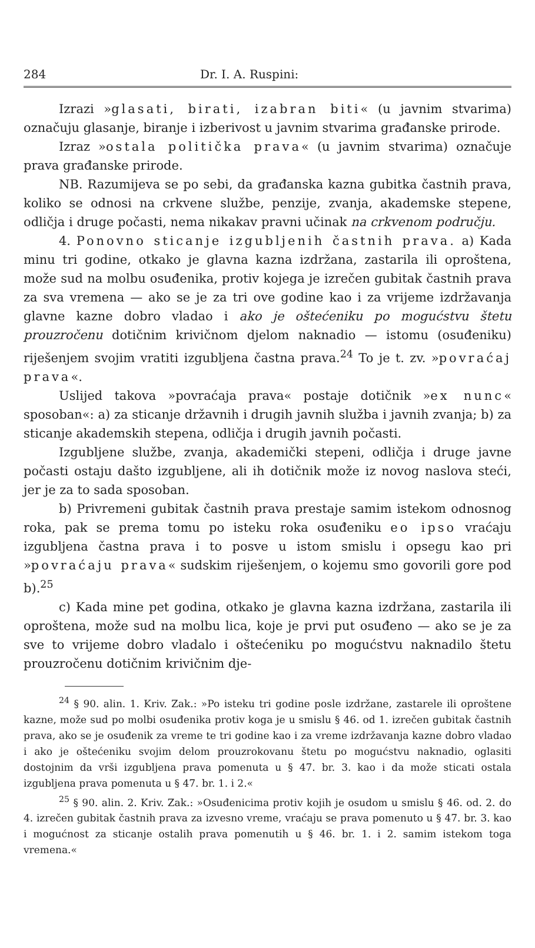284 Dr. I. A. Ruspini:
Izrazi »glasati, birati, izabran biti« (u javnim stvarima) označuju glasanje, biranje i izberivost u javnim stvarima građanske prirode.
Izraz »ostala politička prava« (u javnim stvarima) označuje prava građanske prirode.
NB. Razumijeva se po sebi, da građanska kazna gubitka častnih prava, koliko se odnosi na crkvene službe, penzije, zvanja, akademske stepene, odličja i druge počasti, nema nikakav pravni učinak na crkvenom području.
4. Ponovno sticanje izgubljenih častnih prava. a) Kada minu tri godine, otkako je glavna kazna izdržana, zastarila ili oproštena, može sud na molbu osuđenika, protiv kojega je izrečen gubitak častnih prava za sva vremena — ako se je za tri ove godine kao i za vrijeme izdržavanja glavne kazne dobro vladao i ako je oštećeniku po mogućstvu štetu prouzročenu dotičnim krivičnom djelom naknadio — istomu (osuđeniku) riješenjem svojim vratiti izgubljena častna prava.<sup>24</sup> To je t. zv. »povraćaj prava«.
Uslijed takova »povraćaja prava« postaje dotičnik »ex nunc« sposoban«: a) za sticanje državnih i drugih javnih služba i javnih zvanja; b) za sticanje akademskih stepena, odličja i drugih javnih počasti.
Izgubljene službe, zvanja, akademički stepeni, odličja i druge javne počasti ostaju dašto izgubljene, ali ih dotičnik može iz novog naslova steći, jer je za to sada sposoban.
b) Privremeni gubitak častnih prava prestaje samim istekom odnosnog roka, pak se prema tomu po isteku roka osuđeniku eo ipso vraćaju izgubljena častna prava i to posve u istom smislu i opsegu kao pri »povraćaju prava« sudskim riješenjem, o kojemu smo govorili gore pod b).<sup>25</sup>
c) Kada mine pet godina, otkako je glavna kazna izdržana, zastarila ili oproštena, može sud na molbu lica, koje je prvi put osuđeno — ako se je za sve to vrijeme dobro vladalo i oštećeniku po mogućstvu naknadilo štetu prouzročenu dotičnim krivičnim dje-
<sup>24</sup> § 90. alin. 1. Kriv. Zak.: »Po isteku tri godine posle izdržane, zastarele ili oproštene kazne, može sud po molbi osuđenika protiv koga je u smislu § 46. od 1. izrečen gubitak častnih prava, ako se je osuđenik za vreme te tri godine kao i za vreme izdržavanja kazne dobro vladao i ako je oštećeniku svojim delom prouzrokovanu štetu po mogućstvu naknadio, oglasiti dostojnim da vrši izgubljena prava pomenuta u § 47. br. 3. kao i da može sticati ostala izgubljena prava pomenuta u § 47. br. 1. i 2.«
<sup>25</sup> § 90. alin. 2. Kriv. Zak.: »Osuđenicima protiv kojih je osudom u smislu § 46. od. 2. do 4. izrečen gubitak častnih prava za izvesno vreme, vraćaju se prava pomenuto u § 47. br. 3. kao i mogućnost za sticanje ostalih prava pomenutih u § 46. br. 1. i 2. samim istekom toga vremena.«